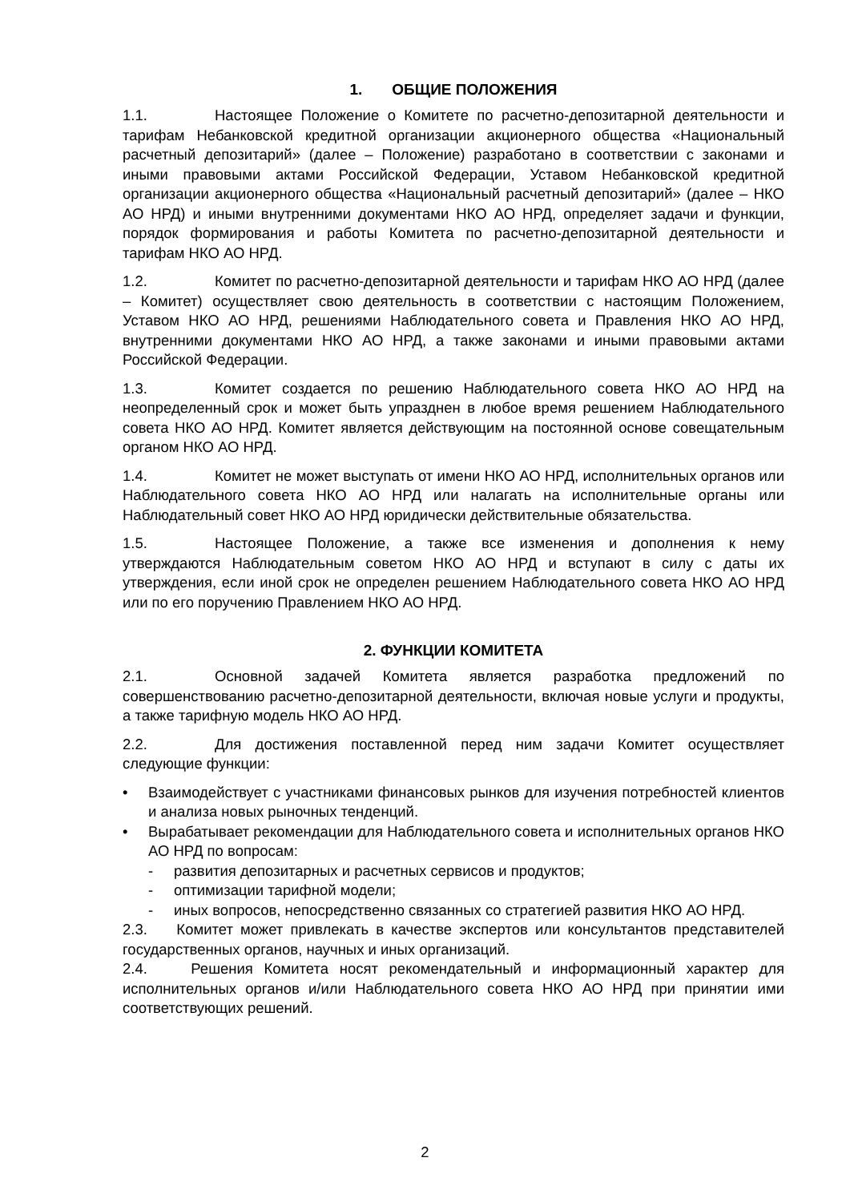1. ОБЩИЕ ПОЛОЖЕНИЯ
1.1. Настоящее Положение о Комитете по расчетно-депозитарной деятельности и тарифам Небанковской кредитной организации акционерного общества «Национальный расчетный депозитарий» (далее – Положение) разработано в соответствии с законами и иными правовыми актами Российской Федерации, Уставом Небанковской кредитной организации акционерного общества «Национальный расчетный депозитарий» (далее – НКО АО НРД) и иными внутренними документами НКО АО НРД, определяет задачи и функции, порядок формирования и работы Комитета по расчетно-депозитарной деятельности и тарифам НКО АО НРД.
1.2. Комитет по расчетно-депозитарной деятельности и тарифам НКО АО НРД (далее – Комитет) осуществляет свою деятельность в соответствии с настоящим Положением, Уставом НКО АО НРД, решениями Наблюдательного совета и Правления НКО АО НРД, внутренними документами НКО АО НРД, а также законами и иными правовыми актами Российской Федерации.
1.3. Комитет создается по решению Наблюдательного совета НКО АО НРД на неопределенный срок и может быть упразднен в любое время решением Наблюдательного совета НКО АО НРД. Комитет является действующим на постоянной основе совещательным органом НКО АО НРД.
1.4. Комитет не может выступать от имени НКО АО НРД, исполнительных органов или Наблюдательного совета НКО АО НРД или налагать на исполнительные органы или Наблюдательный совет НКО АО НРД юридически действительные обязательства.
1.5. Настоящее Положение, а также все изменения и дополнения к нему утверждаются Наблюдательным советом НКО АО НРД и вступают в силу с даты их утверждения, если иной срок не определен решением Наблюдательного совета НКО АО НРД или по его поручению Правлением НКО АО НРД.
2. ФУНКЦИИ КОМИТЕТА
2.1. Основной задачей Комитета является разработка предложений по совершенствованию расчетно-депозитарной деятельности, включая новые услуги и продукты, а также тарифную модель НКО АО НРД.
2.2. Для достижения поставленной перед ним задачи Комитет осуществляет следующие функции:
• Взаимодействует с участниками финансовых рынков для изучения потребностей клиентов и анализа новых рыночных тенденций.
• Вырабатывает рекомендации для Наблюдательного совета и исполнительных органов НКО АО НРД по вопросам:
- развития депозитарных и расчетных сервисов и продуктов;
- оптимизации тарифной модели;
- иных вопросов, непосредственно связанных со стратегией развития НКО АО НРД.
2.3. Комитет может привлекать в качестве экспертов или консультантов представителей государственных органов, научных и иных организаций.
2.4. Решения Комитета носят рекомендательный и информационный характер для исполнительных органов и/или Наблюдательного совета НКО АО НРД при принятии ими соответствующих решений.
2